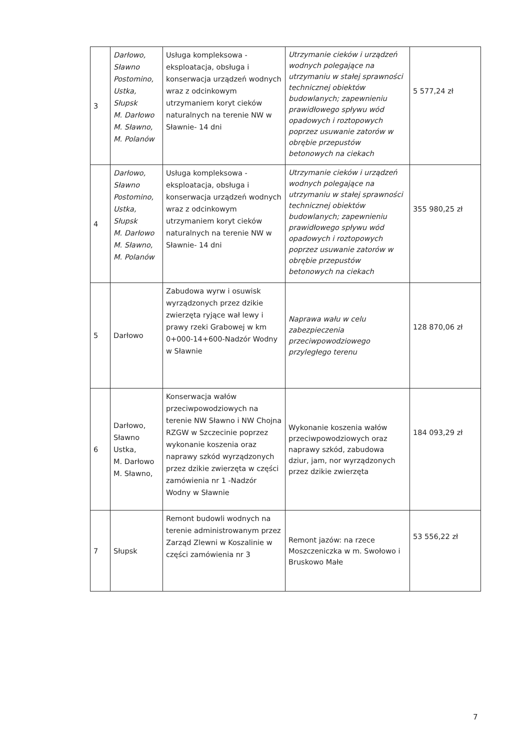| 3 | Darłowo, Sławno Postomino, Ustka, Słupsk M. Darłowo M. Sławno, M. Polanów | Usługa kompleksowa - eksploatacja, obsługa i konserwacja urządzeń wodnych wraz z odcinkowym utrzymaniem koryt cieków naturalnych na terenie NW w Sławnie- 14 dni | Utrzymanie cieków i urządzeń wodnych polegające na utrzymaniu w stałej sprawności technicznej obiektów budowlanych; zapewnieniu prawidłowego spływu wód opadowych i roztopowych poprzez usuwanie zatorów w obrębie przepustów betonowych na ciekach | 5 577,24 zł |
| 4 | Darłowo, Sławno Postomino, Ustka, Słupsk M. Darłowo M. Sławno, M. Polanów | Usługa kompleksowa - eksploatacja, obsługa i konserwacja urządzeń wodnych wraz z odcinkowym utrzymaniem koryt cieków naturalnych na terenie NW w Sławnie- 14 dni | Utrzymanie cieków i urządzeń wodnych polegające na utrzymaniu w stałej sprawności technicznej obiektów budowlanych; zapewnieniu prawidłowego spływu wód opadowych i roztopowych poprzez usuwanie zatorów w obrębie przepustów betonowych na ciekach | 355 980,25 zł |
| 5 | Darłowo | Zabudowa wyrw i osuwisk wyrządzonych przez dzikie zwierzęta ryjące wał lewy i prawy rzeki Grabowej w km 0+000-14+600-Nadzór Wodny w Sławnie | Naprawa wału w celu zabezpieczenia przeciwpowodziowego przyległego terenu | 128 870,06 zł |
| 6 | Darłowo, Sławno Ustka, M. Darłowo M. Sławno, | Konserwacja wałów przeciwpowodziowych na terenie NW Sławno i NW Chojna RZGW w Szczecinie poprzez wykonanie koszenia oraz naprawy szkód wyrządzonych przez dzikie zwierzęta w części zamówienia nr 1 -Nadzór Wodny w Sławnie | Wykonanie koszenia wałów przeciwpowodziowych oraz naprawy szkód, zabudowa dziur, jam, nor wyrządzonych przez dzikie zwierzęta | 184 093,29 zł |
| 7 | Słupsk | Remont budowli wodnych na terenie administrowanym przez Zarząd Zlewni w Koszalinie w części zamówienia nr 3 | Remont jazów: na rzece Moszczeniczka w m. Swołowo i Bruskowo Małe | 53 556,22 zł |
7